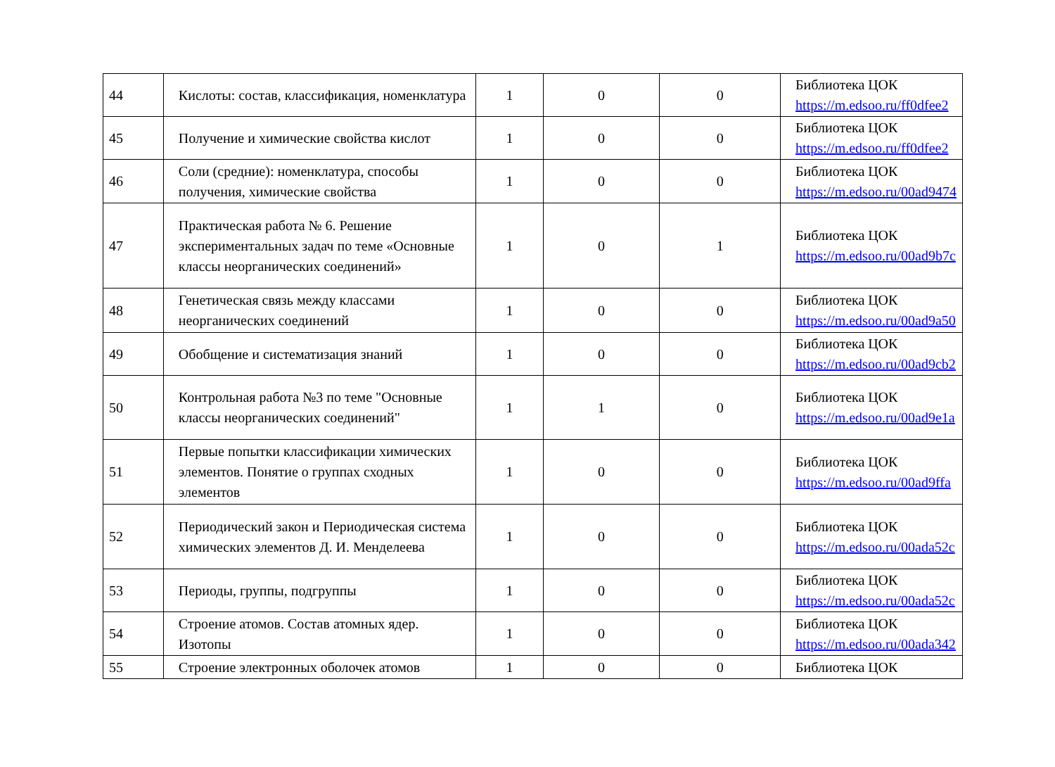| 44 | Кислоты: состав, классификация, номенклатура | 1 | 0 | 0 | Библиотека ЦОК https://m.edsoo.ru/ff0dfee2 |
| 45 | Получение и химические свойства кислот | 1 | 0 | 0 | Библиотека ЦОК https://m.edsoo.ru/ff0dfee2 |
| 46 | Соли (средние): номенклатура, способы получения, химические свойства | 1 | 0 | 0 | Библиотека ЦОК https://m.edsoo.ru/00ad9474 |
| 47 | Практическая работа № 6. Решение экспериментальных задач по теме «Основные классы неорганических соединений» | 1 | 0 | 1 | Библиотека ЦОК https://m.edsoo.ru/00ad9b7c |
| 48 | Генетическая связь между классами неорганических соединений | 1 | 0 | 0 | Библиотека ЦОК https://m.edsoo.ru/00ad9a50 |
| 49 | Обобщение и систематизация знаний | 1 | 0 | 0 | Библиотека ЦОК https://m.edsoo.ru/00ad9cb2 |
| 50 | Контрольная работа №3 по теме "Основные классы неорганических соединений" | 1 | 1 | 0 | Библиотека ЦОК https://m.edsoo.ru/00ad9e1a |
| 51 | Первые попытки классификации химических элементов. Понятие о группах сходных элементов | 1 | 0 | 0 | Библиотека ЦОК https://m.edsoo.ru/00ad9ffa |
| 52 | Периодический закон и Периодическая система химических элементов Д. И. Менделеева | 1 | 0 | 0 | Библиотека ЦОК https://m.edsoo.ru/00ada52c |
| 53 | Периоды, группы, подгруппы | 1 | 0 | 0 | Библиотека ЦОК https://m.edsoo.ru/00ada52c |
| 54 | Строение атомов. Состав атомных ядер. Изотопы | 1 | 0 | 0 | Библиотека ЦОК https://m.edsoo.ru/00ada342 |
| 55 | Строение электронных оболочек атомов | 1 | 0 | 0 | Библиотека ЦОК |